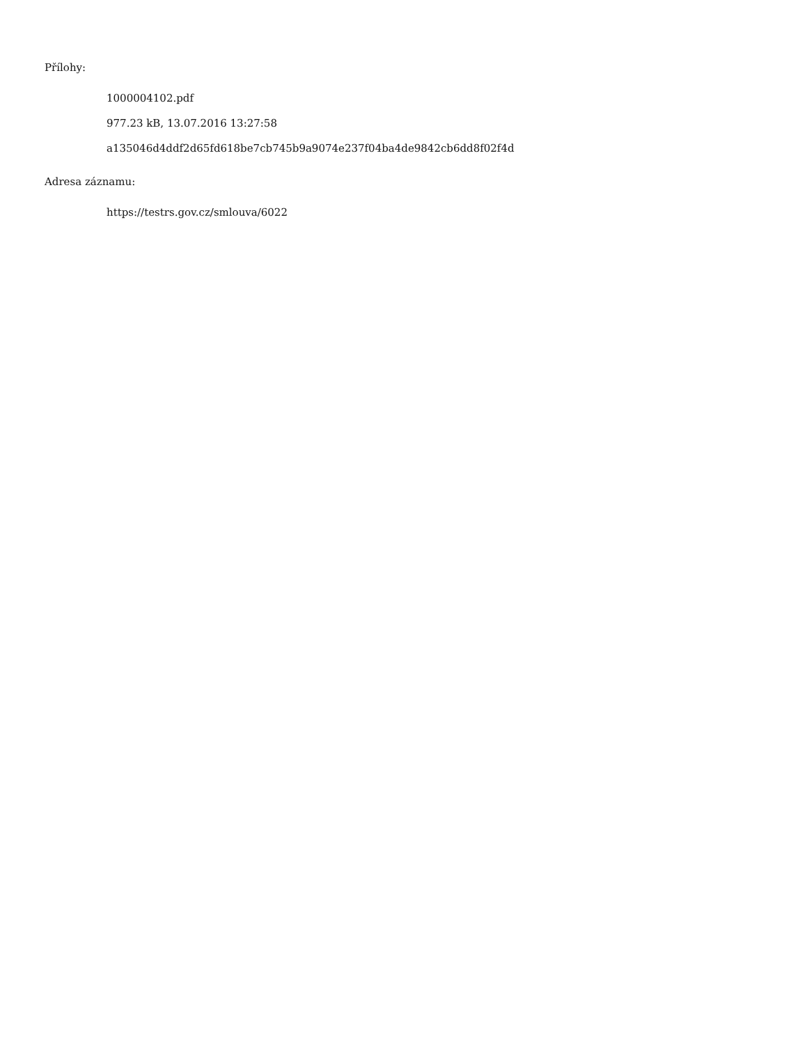Přílohy:
1000004102.pdf
977.23 kB, 13.07.2016 13:27:58
a135046d4ddf2d65fd618be7cb745b9a9074e237f04ba4de9842cb6dd8f02f4d
Adresa záznamu:
https://testrs.gov.cz/smlouva/6022